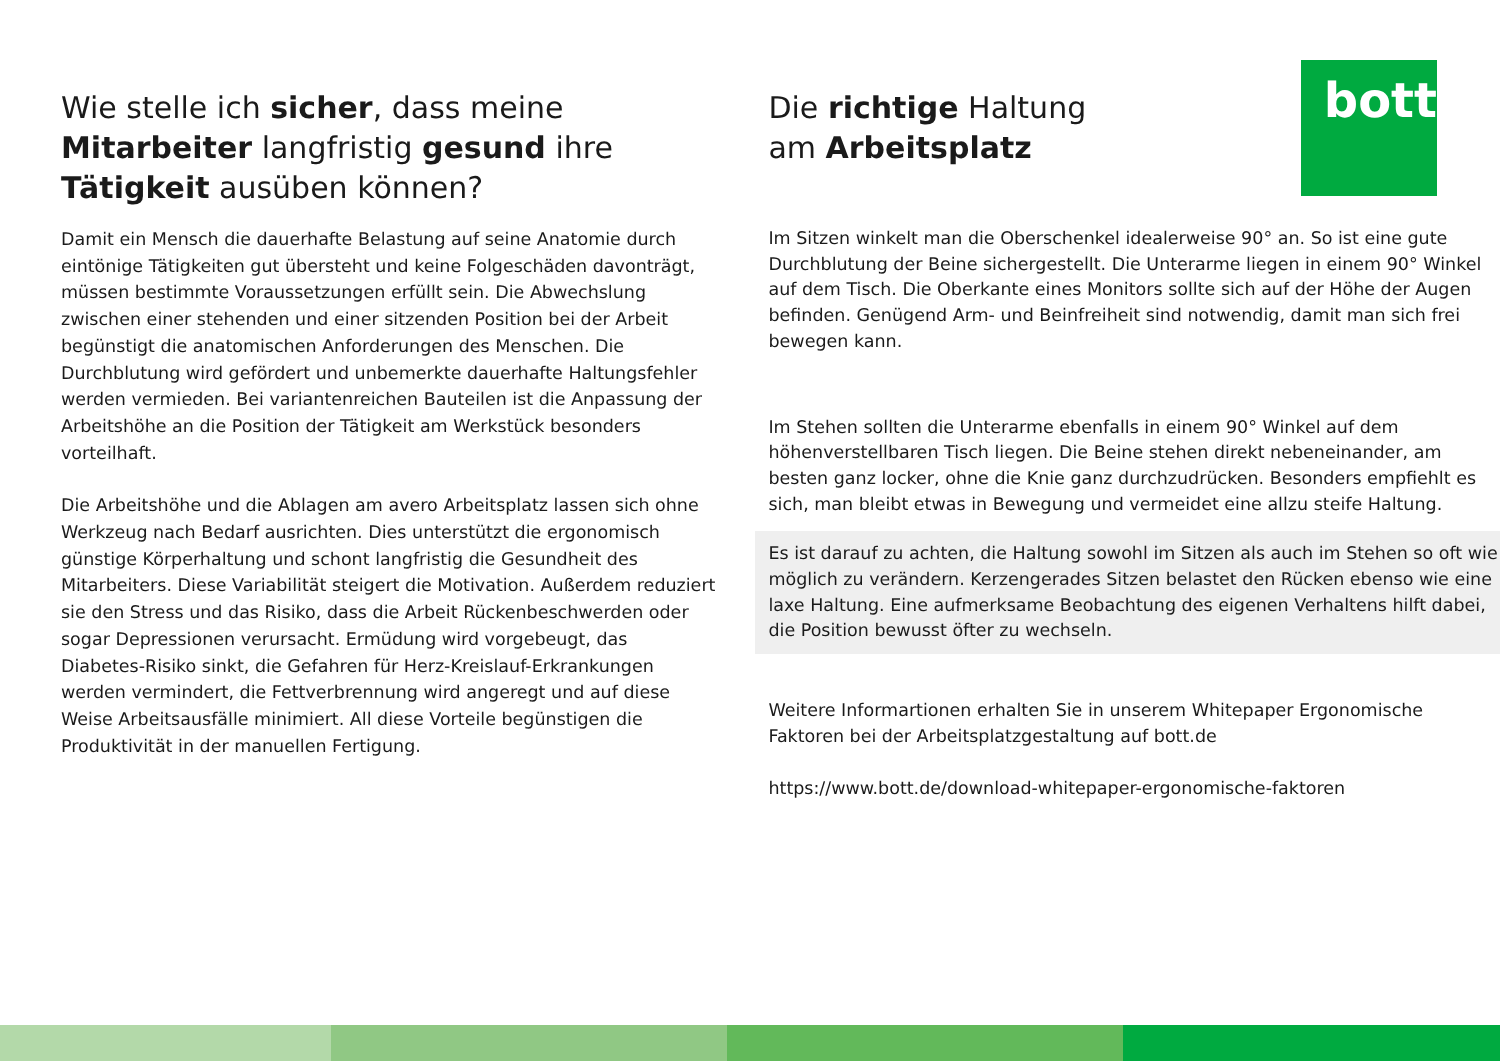bott
Wie stelle ich sicher, dass meine Mitarbeiter langfristig gesund ihre Tätigkeit ausüben können?
Damit ein Mensch die dauerhafte Belastung auf seine Anatomie durch eintönige Tätigkeiten gut übersteht und keine Folgeschäden davonträgt, müssen bestimmte Voraussetzungen erfüllt sein. Die Abwechslung zwischen einer stehenden und einer sitzenden Position bei der Arbeit begünstigt die anatomischen Anforderungen des Menschen. Die Durchblutung wird gefördert und unbemerkte dauerhafte Haltungsfehler werden vermieden. Bei variantenreichen Bauteilen ist die Anpassung der Arbeitshöhe an die Position der Tätigkeit am Werkstück besonders vorteilhaft.
Die Arbeitshöhe und die Ablagen am avero Arbeitsplatz lassen sich ohne Werkzeug nach Bedarf ausrichten. Dies unterstützt die ergonomisch günstige Körperhaltung und schont langfristig die Gesundheit des Mitarbeiters. Diese Variabilität steigert die Motivation. Außerdem reduziert sie den Stress und das Risiko, dass die Arbeit Rückenbeschwerden oder sogar Depressionen verursacht. Ermüdung wird vorgebeugt, das Diabetes-Risiko sinkt, die Gefahren für Herz-Kreislauf-Erkrankungen werden vermindert, die Fettverbrennung wird angeregt und auf diese Weise Arbeitsausfälle minimiert. All diese Vorteile begünstigen die Produktivität in der manuellen Fertigung.
Die richtige Haltung
am Arbeitsplatz
Im Sitzen winkelt man die Oberschenkel idealerweise 90° an. So ist eine gute Durchblutung der Beine sichergestellt. Die Unterarme liegen in einem 90° Winkel auf dem Tisch. Die Oberkante eines Monitors sollte sich auf der Höhe der Augen befinden. Genügend Arm- und Beinfreiheit sind notwendig, damit man sich frei bewegen kann.
Im Stehen sollten die Unterarme ebenfalls in einem 90° Winkel auf dem höhenverstellbaren Tisch liegen. Die Beine stehen direkt nebeneinander, am besten ganz locker, ohne die Knie ganz durchzudrücken. Besonders empfiehlt es sich, man bleibt etwas in Bewegung und vermeidet eine allzu steife Haltung.
Es ist darauf zu achten, die Haltung sowohl im Sitzen als auch im Stehen so oft wie möglich zu verändern. Kerzengerades Sitzen belastet den Rücken ebenso wie eine laxe Haltung. Eine aufmerksame Beobachtung des eigenen Verhaltens hilft dabei, die Position bewusst öfter zu wechseln.
Weitere Informartionen erhalten Sie in unserem Whitepaper Ergonomische Faktoren bei der Arbeitsplatzgestaltung auf bott.de
https://www.bott.de/download-whitepaper-ergonomische-faktoren